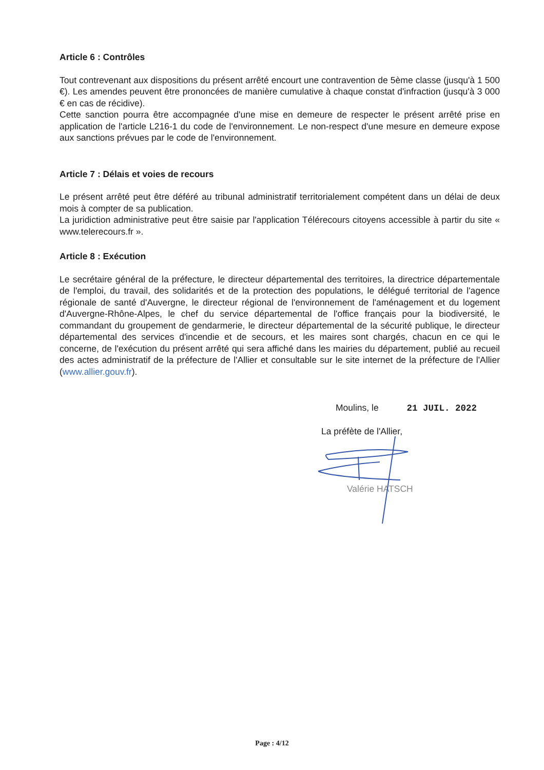Article 6 : Contrôles
Tout contrevenant aux dispositions du présent arrêté encourt une contravention de 5ème classe (jusqu'à 1 500 €). Les amendes peuvent être prononcées de manière cumulative à chaque constat d'infraction (jusqu'à 3 000 € en cas de récidive).
Cette sanction pourra être accompagnée d'une mise en demeure de respecter le présent arrêté prise en application de l'article L216-1 du code de l'environnement. Le non-respect d'une mesure en demeure expose aux sanctions prévues par le code de l'environnement.
Article 7 : Délais et voies de recours
Le présent arrêté peut être déféré au tribunal administratif territorialement compétent dans un délai de deux mois à compter de sa publication.
La juridiction administrative peut être saisie par l'application Télérecours citoyens accessible à partir du site « www.telerecours.fr ».
Article 8 : Exécution
Le secrétaire général de la préfecture, le directeur départemental des territoires, la directrice départementale de l'emploi, du travail, des solidarités et de la protection des populations, le délégué territorial de l'agence régionale de santé d'Auvergne, le directeur régional de l'environnement de l'aménagement et du logement d'Auvergne-Rhône-Alpes, le chef du service départemental de l'office français pour la biodiversité, le commandant du groupement de gendarmerie, le directeur départemental de la sécurité publique, le directeur départemental des services d'incendie et de secours, et les maires sont chargés, chacun en ce qui le concerne, de l'exécution du présent arrêté qui sera affiché dans les mairies du département, publié au recueil des actes administratif de la préfecture de l'Allier et consultable sur le site internet de la préfecture de l'Allier (www.allier.gouv.fr).
Moulins, le 21 JUIL. 2022
La préfète de l'Allier,
Valérie HATSCH
Page : 4/12